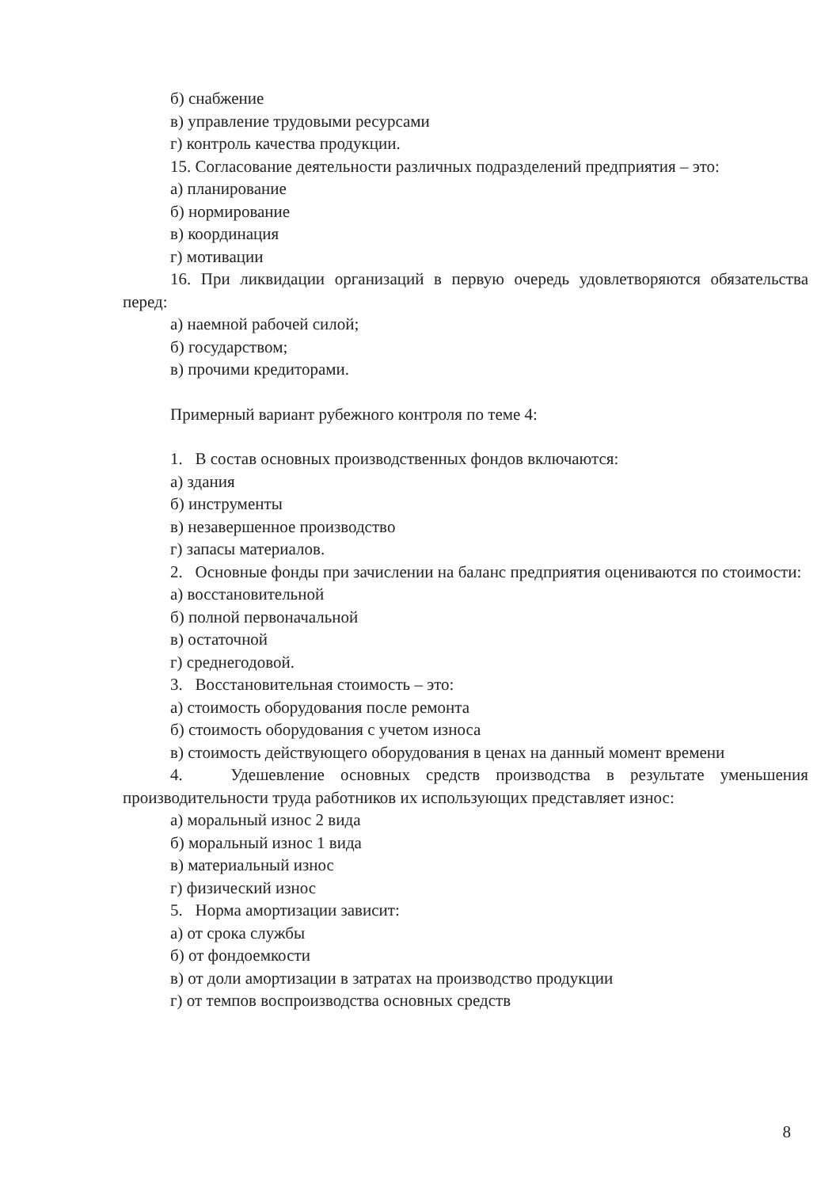б) снабжение
в) управление трудовыми ресурсами
г) контроль качества продукции.
15. Согласование деятельности различных подразделений предприятия – это:
а) планирование
б) нормирование
в) координация
г) мотивации
16. При ликвидации организаций в первую очередь удовлетворяются обязательства перед:
а) наемной рабочей силой;
б) государством;
в) прочими кредиторами.
Примерный вариант рубежного контроля по теме 4:
1. В состав основных производственных фондов включаются:
а) здания
б) инструменты
в) незавершенное производство
г) запасы материалов.
2. Основные фонды при зачислении на баланс предприятия оцениваются по стоимости:
а) восстановительной
б) полной первоначальной
в) остаточной
г) среднегодовой.
3. Восстановительная стоимость – это:
а) стоимость оборудования после ремонта
б) стоимость оборудования с учетом износа
в) стоимость действующего оборудования в ценах на данный момент времени
4. Удешевление основных средств производства в результате уменьшения производительности труда работников их использующих представляет износ:
а) моральный износ 2 вида
б) моральный износ 1 вида
в) материальный износ
г) физический износ
5. Норма амортизации зависит:
а) от срока службы
б) от фондоемкости
в) от доли амортизации в затратах на производство продукции
г) от темпов воспроизводства основных средств
8